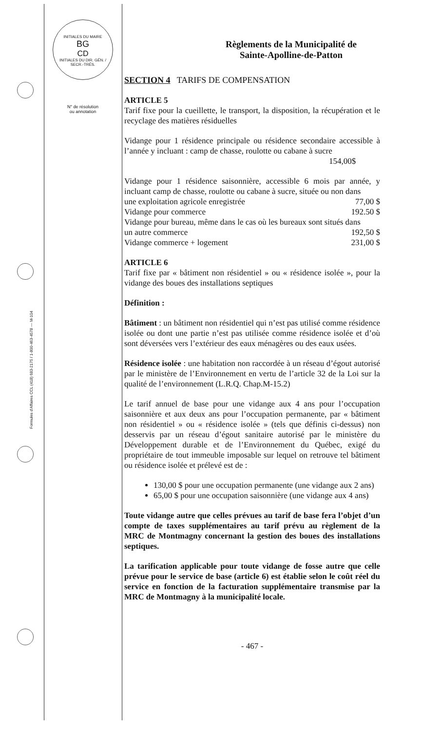INITIALES DU MAIRE
BG
CD
INITIALES DU DIR. GÉN. / SECR.-TRÉS.
N° de résolution
ou annotation
Formules d'Affaires CCL (418) 683-2175 / 1-800-463-4578 — M-104
Règlements de la Municipalité de
Sainte-Apolline-de-Patton
SECTION 4 TARIFS DE COMPENSATION
ARTICLE 5
Tarif fixe pour la cueillette, le transport, la disposition, la récupération et le recyclage des matières résiduelles
Vidange pour 1 résidence principale ou résidence secondaire accessible à l’année y incluant : camp de chasse, roulotte ou cabane à sucre
154,00$
Vidange pour 1 résidence saisonnière, accessible 6 mois par année, y incluant camp de chasse, roulotte ou cabane à sucre, située ou non dans
une exploitation agricole enregistrée 77,00 $
Vidange pour commerce 192.50 $
Vidange pour bureau, même dans le cas où les bureaux sont situés dans
un autre commerce 192,50 $
Vidange commerce + logement 231,00 $
ARTICLE 6
Tarif fixe par « bâtiment non résidentiel » ou « résidence isolée », pour la vidange des boues des installations septiques
Définition :
Bâtiment : un bâtiment non résidentiel qui n’est pas utilisé comme résidence isolée ou dont une partie n’est pas utilisée comme résidence isolée et d’où sont déversées vers l’extérieur des eaux ménagères ou des eaux usées.
Résidence isolée : une habitation non raccordée à un réseau d’égout autorisé par le ministère de l’Environnement en vertu de l’article 32 de la Loi sur la qualité de l’environnement (L.R.Q. Chap.M-15.2)
Le tarif annuel de base pour une vidange aux 4 ans pour l’occupation saisonnière et aux deux ans pour l’occupation permanente, par « bâtiment non résidentiel » ou « résidence isolée » (tels que définis ci-dessus) non desservis par un réseau d’égout sanitaire autorisé par le ministère du Développement durable et de l’Environnement du Québec, exigé du propriétaire de tout immeuble imposable sur lequel on retrouve tel bâtiment ou résidence isolée et prélevé est de :
130,00 $ pour une occupation permanente (une vidange aux 2 ans)
65,00 $ pour une occupation saisonnière (une vidange aux 4 ans)
Toute vidange autre que celles prévues au tarif de base fera l’objet d’un compte de taxes supplémentaires au tarif prévu au règlement de la MRC de Montmagny concernant la gestion des boues des installations septiques.
La tarification applicable pour toute vidange de fosse autre que celle prévue pour le service de base (article 6) est établie selon le coût réel du service en fonction de la facturation supplémentaire transmise par la MRC de Montmagny à la municipalité locale.
- 467 -